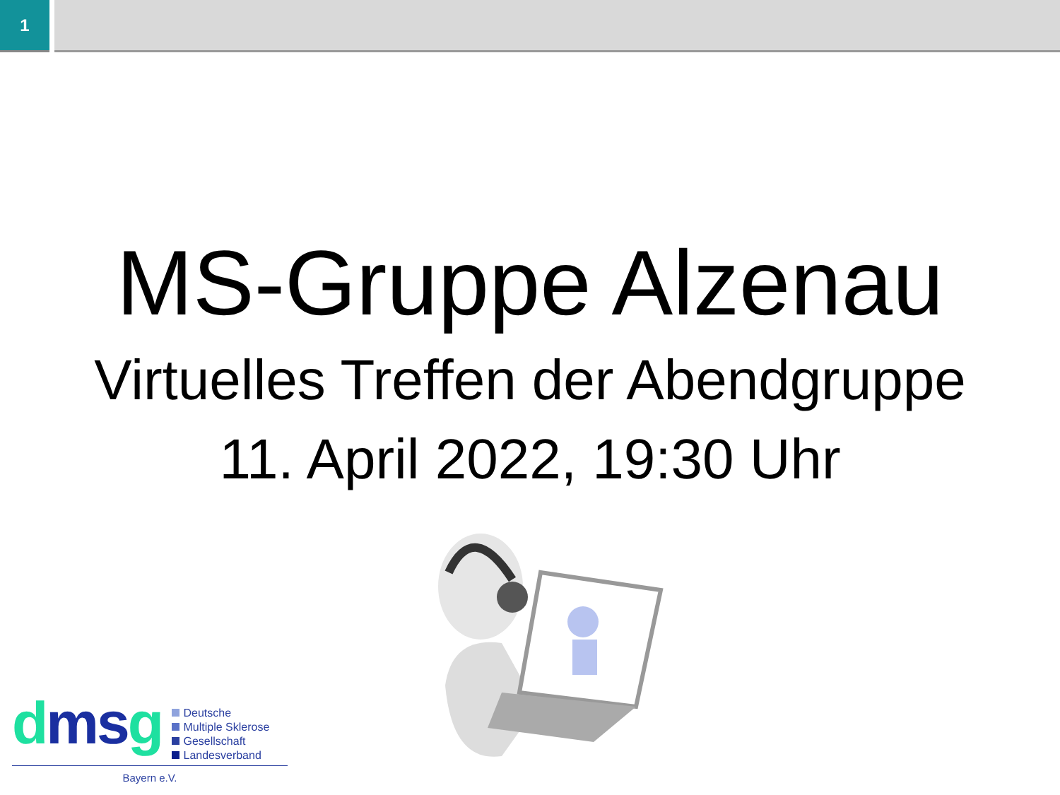1
MS-Gruppe Alzenau
Virtuelles Treffen der Abendgruppe
11. April 2022, 19:30 Uhr
dms g
Deutsche
Multiple Sklerose
Gesellschaft
Landesverband
Bayern e.V.